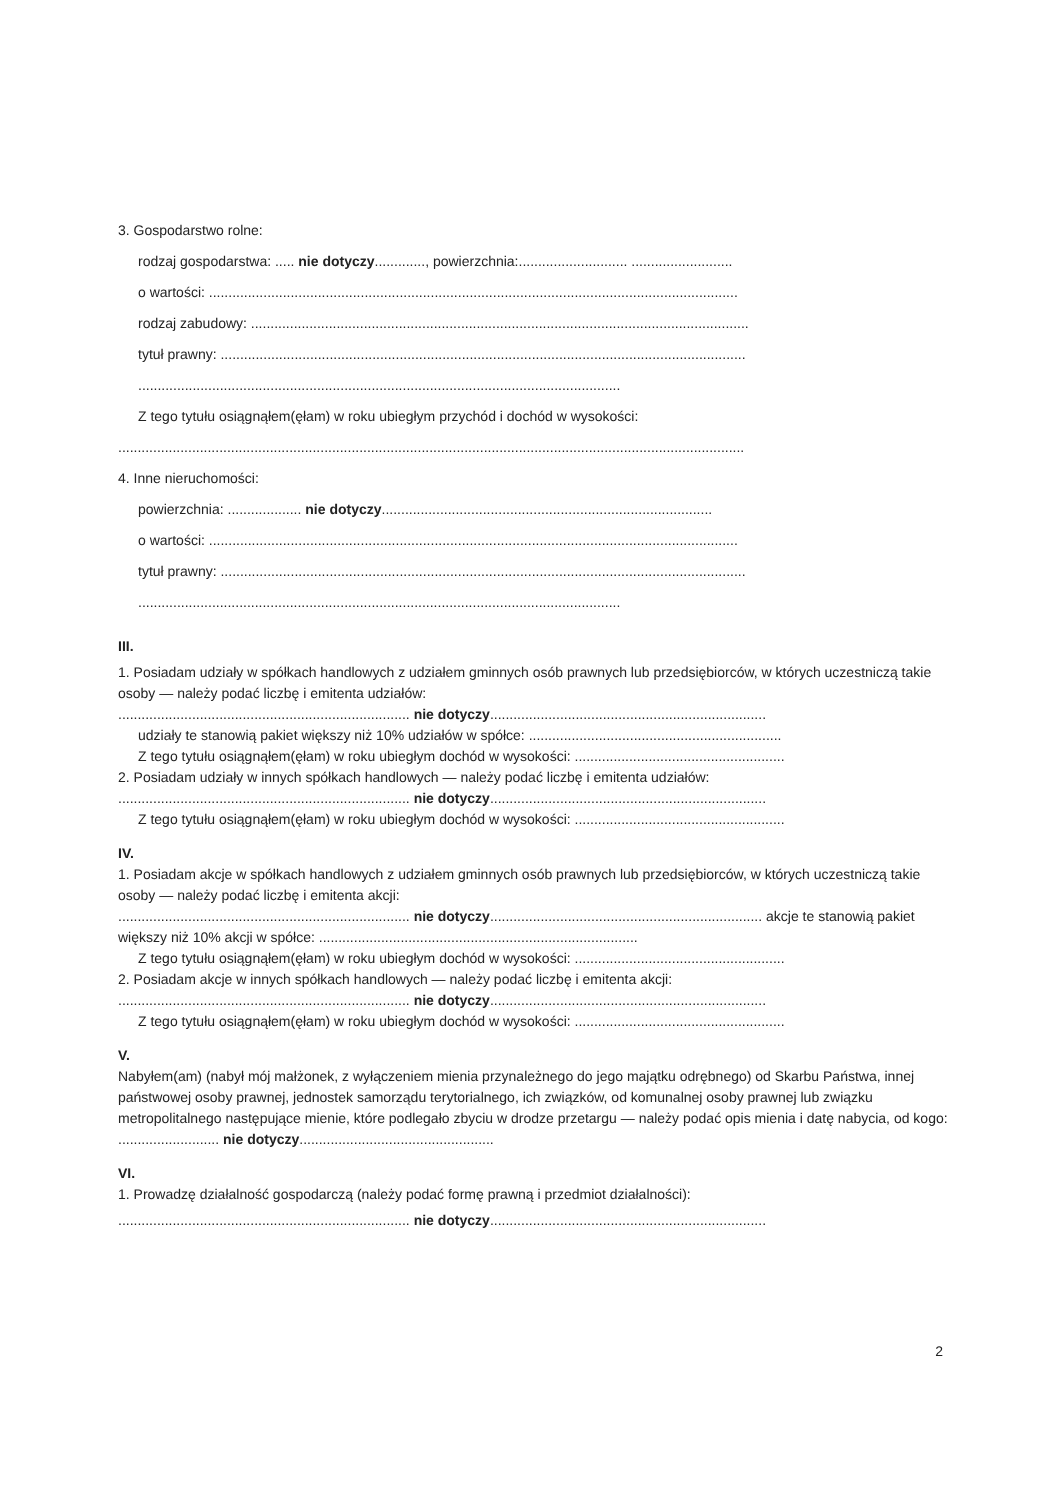3. Gospodarstwo rolne:
rodzaj gospodarstwa: ..... nie dotyczy............., powierzchnia:............................ ..........................
o wartości: ........................................................................................................................................
rodzaj zabudowy: ................................................................................................................................
tytuł prawny: .......................................................................................................................................
............................................................................................................................
Z tego tytułu osiągnąłem(ęłam) w roku ubiegłym przychód i dochód w wysokości:
.................................................................................................................................................................
4. Inne nieruchomości:
powierzchnia: ................... nie dotyczy.....................................................................................
o wartości: ........................................................................................................................................
tytuł prawny: .......................................................................................................................................
............................................................................................................................
III.
1. Posiadam udziały w spółkach handlowych z udziałem gminnych osób prawnych lub przedsiębiorców, w których uczestniczą takie osoby — należy podać liczbę i emitenta udziałów:
........................................................................... nie dotyczy.......................................................................
udziały te stanowią pakiet większy niż 10% udziałów w spółce: .................................................................
Z tego tytułu osiągnąłem(ęłam) w roku ubiegłym dochód w wysokości: ......................................................
2. Posiadam udziały w innych spółkach handlowych — należy podać liczbę i emitenta udziałów:
........................................................................... nie dotyczy.......................................................................
Z tego tytułu osiągnąłem(ęłam) w roku ubiegłym dochód w wysokości: ......................................................
IV.
1. Posiadam akcje w spółkach handlowych z udziałem gminnych osób prawnych lub przedsiębiorców, w których uczestniczą takie osoby — należy podać liczbę i emitenta akcji:
........................................................................... nie dotyczy...................................................................... akcje te stanowią pakiet większy niż 10% akcji w spółce: ..................................................................................
Z tego tytułu osiągnąłem(ęłam) w roku ubiegłym dochód w wysokości: ......................................................
2. Posiadam akcje w innych spółkach handlowych — należy podać liczbę i emitenta akcji:
........................................................................... nie dotyczy.......................................................................
Z tego tytułu osiągnąłem(ęłam) w roku ubiegłym dochód w wysokości: ......................................................
V.
Nabyłem(am) (nabył mój małżonek, z wyłączeniem mienia przynależnego do jego majątku odrębnego) od Skarbu Państwa, innej państwowej osoby prawnej, jednostek samorządu terytorialnego, ich związków, od komunalnej osoby prawnej lub związku metropolitalnego następujące mienie, które podlegało zbyciu w drodze przetargu — należy podać opis mienia i datę nabycia, od kogo: .......................... nie dotyczy..................................................
VI.
1. Prowadzę działalność gospodarczą (należy podać formę prawną i przedmiot działalności):
........................................................................... nie dotyczy.......................................................................
2